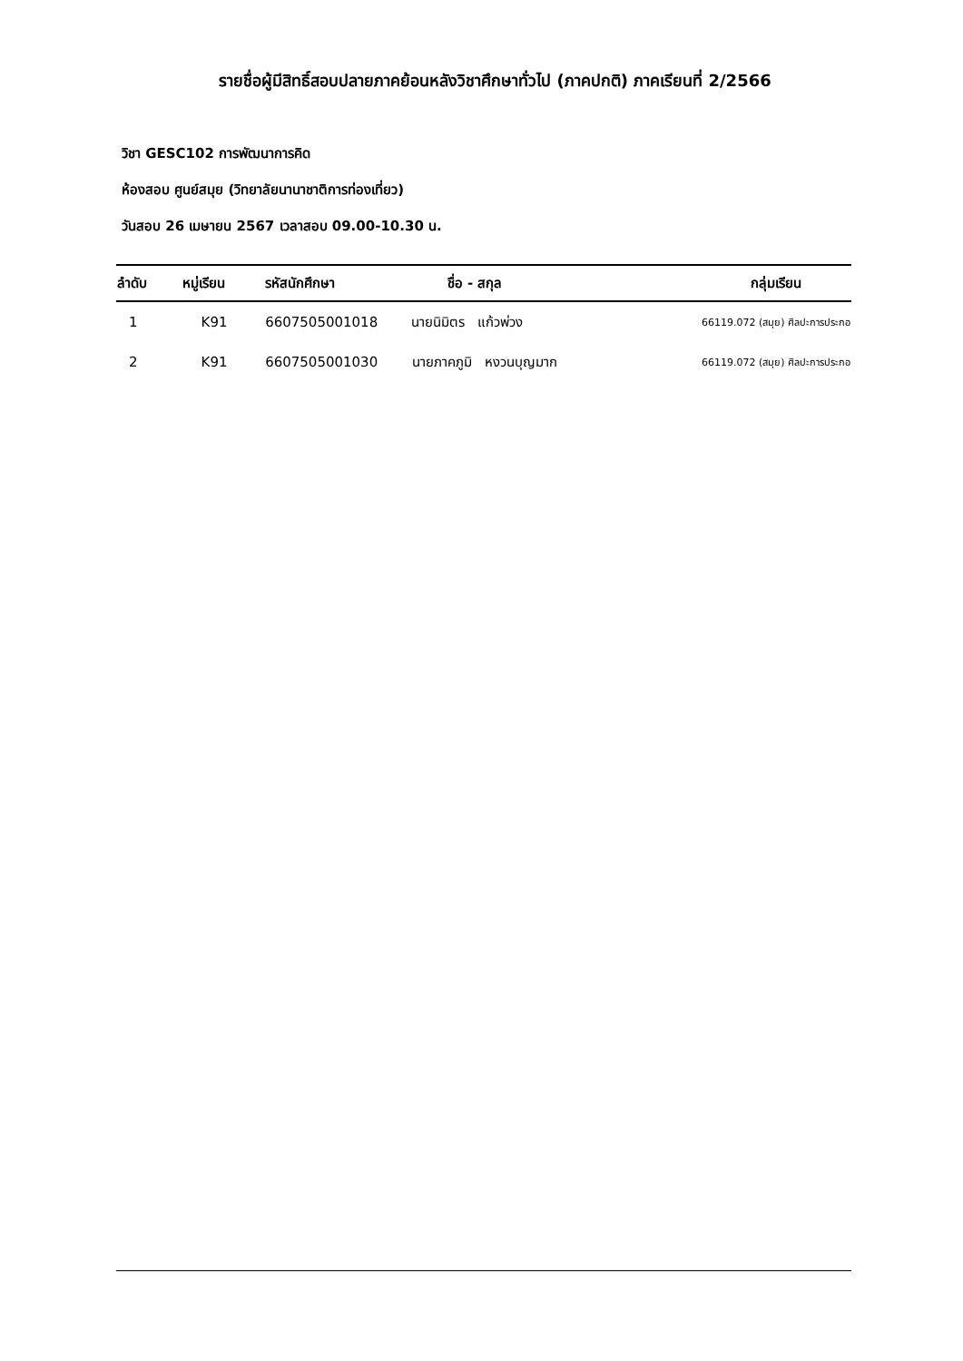รายชื่อผู้มีสิทธิ์สอบปลายภาคย้อนหลังวิชาศึกษาทั่วไป (ภาคปกติ) ภาคเรียนที่ 2/2566
วิชา GESC102 การพัฒนาการคิด
ห้องสอบ ศูนย์สมุย (วิทยาลัยนานาชาติการท่องเที่ยว)
วันสอบ 26 เมษายน 2567 เวลาสอบ 09.00-10.30 น.
| ลำดับ | หมู่เรียน | รหัสนักศึกษา | ชื่อ - สกุล | กลุ่มเรียน |
| --- | --- | --- | --- | --- |
| 1 | K91 | 6607505001018 | นายนิมิตร แก้วพ่วง | 66119.072 (สมุย) ศิลปะการประกอ |
| 2 | K91 | 6607505001030 | นายภาคภูมิ หงวนบุญมาก | 66119.072 (สมุย) ศิลปะการประกอ |